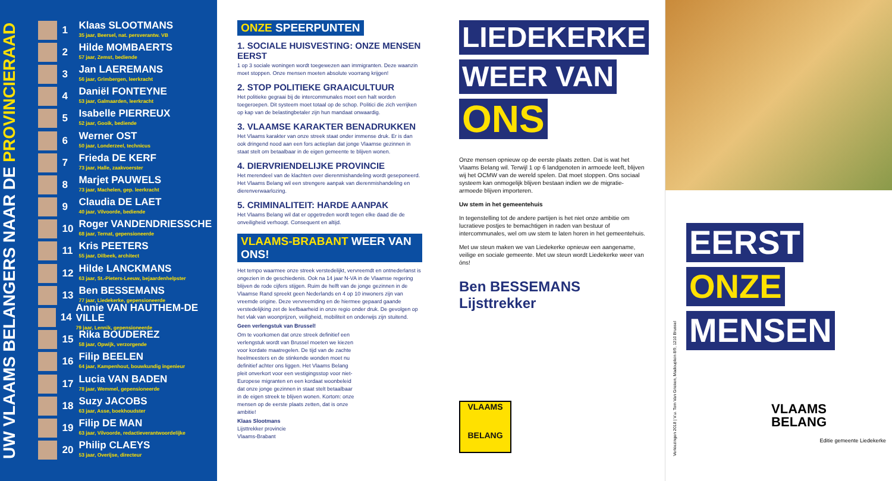UW VLAAMS BELANGERS NAAR DE PROVINCIERAAD
1
Klaas SLOOTMANS
35 jaar, Beersel, nat. persverantw. VB
2
Hilde MOMBAERTS
57 jaar, Zemst, bediende
3
Jan LAEREMANS
56 jaar, Grimbergen, leerkracht
4
Daniël FONTEYNE
53 jaar, Galmaarden, leerkracht
5
Isabelle PIERREUX
52 jaar, Gooik, bediende
6
Werner OST
50 jaar, Londerzeel, technicus
7
Frieda DE KERF
73 jaar, Halle, zaakvoerster
8
Marjet PAUWELS
73 jaar, Machelen, gep. leerkracht
9
Claudia DE LAET
40 jaar, Vilvoorde, bediende
10
Roger VANDENDRIESSCHE
68 jaar, Ternat, gepensioneerde
11
Kris PEETERS
55 jaar, Dilbeek, architect
12
Hilde LANCKMANS
63 jaar, St.-Pieters-Leeuw, bejaardenhelpster
13
Ben BESSEMANS
77 jaar, Liedekerke, gepensioneerde
14
Annie VAN HAUTHEM-DE VILLE
79 jaar, Lennik, gepensioneerde
15
Rika BOUDEREZ
58 jaar, Opwijk, verzorgende
16
Filip BEELEN
64 jaar, Kampenhout, bouwkundig ingenieur
17
Lucia VAN BADEN
78 jaar, Wemmel, gepensioneerde
18
Suzy JACOBS
63 jaar, Asse, boekhoudster
19
Filip DE MAN
63 jaar, Vilvoorde, redactieverantwoordelijke
20
Philip CLAEYS
53 jaar, Overijse, directeur
ONZE SPEERPUNTEN
1. SOCIALE HUISVESTING: ONZE MENSEN EERST
1 op 3 sociale woningen wordt toegewezen aan immigranten. Deze waanzin moet stoppen. Onze mensen moeten absolute voorrang krijgen!
2. STOP POLITIEKE GRAAICULTUUR
Het politieke gegraai bij de intercommunales moet een halt worden toegeroepen. Dit systeem moet totaal op de schop. Politici die zich verrijken op kap van de belastingbetaler zijn hun mandaat onwaardig.
3. VLAAMSE KARAKTER BENADRUKKEN
Het Vlaams karakter van onze streek staat onder immense druk. Er is dan ook dringend nood aan een fors actieplan dat jonge Vlaamse gezinnen in staat stelt om betaalbaar in de eigen gemeente te blijven wonen.
4. DIERVRIENDELIJKE PROVINCIE
Het merendeel van de klachten over dierenmishandeling wordt geseponeerd. Het Vlaams Belang wil een strengere aanpak van dierenmishandeling en dierenverwaarlozing.
5. CRIMINALITEIT: HARDE AANPAK
Het Vlaams Belang wil dat er opgetreden wordt tegen elke daad die de onveiligheid verhoogt. Consequent en altijd.
VLAAMS-BRABANT WEER VAN ONS!
Het tempo waarmee onze streek verstedelijkt, vervreemdt en ontnederlanst is ongezien in de geschiedenis. Ook na 14 jaar N-VA in de Vlaamse regering blijven de rode cijfers stijgen. Ruim de helft van de jonge gezinnen in de Vlaamse Rand spreekt geen Nederlands en 4 op 10 inwoners zijn van vreemde origine. Deze vervreemding en de hiermee gepaard gaande verstedelijking zet de leefbaarheid in onze regio onder druk. De gevolgen op het vlak van woonprijzen, veiligheid, mobiliteit en onderwijs zijn stuitend.
Geen verlengstuk van Brussel!
Om te voorkomen dat onze streek definitief een verlengstuk wordt van Brussel moeten we kiezen voor kordate maatregelen. De tijd van de zachte heelmeesters en de stinkende wonden moet nu definitief achter ons liggen. Het Vlaams Belang pleit onverkort voor een vestigingsstop voor niet-Europese migranten en een kordaat woonbeleid dat onze jonge gezinnen in staat stelt betaalbaar in de eigen streek te blijven wonen. Kortom: onze mensen op de eerste plaats zetten, dat is onze ambitie!
Klaas Slootmans
Lijsttrekker provincie
Vlaams-Brabant
LIEDEKERKE
WEER VAN
ONS
Onze mensen opnieuw op de eerste plaats zetten. Dat is wat het Vlaams Belang wil. Terwijl 1 op 6 landgenoten in armoede leeft, blijven wij het OCMW van de wereld spelen. Dat moet stoppen. Ons sociaal systeem kan onmogelijk blijven bestaan indien we de migratie-armoede blijven importeren.
Uw stem in het gemeentehuis
In tegenstelling tot de andere partijen is het niet onze ambitie om lucratieve postjes te bemachtigen in raden van bestuur of intercommunales, wel om uw stem te laten horen in het gemeentehuis.
Met uw steun maken we van Liedekerke opnieuw een aangename, veilige en sociale gemeente. Met uw steun wordt Liedekerke weer van óns!
Ben BESSEMANS
Lijsttrekker
VLAAMS
BELANG
Verkiezingen 2018 | V.u. Tom Van Grieken, Madouplein 8/9, 1210 Brussel
EERST
ONZE
MENSEN
VLAAMS
BELANG
Editie gemeente Liedekerke